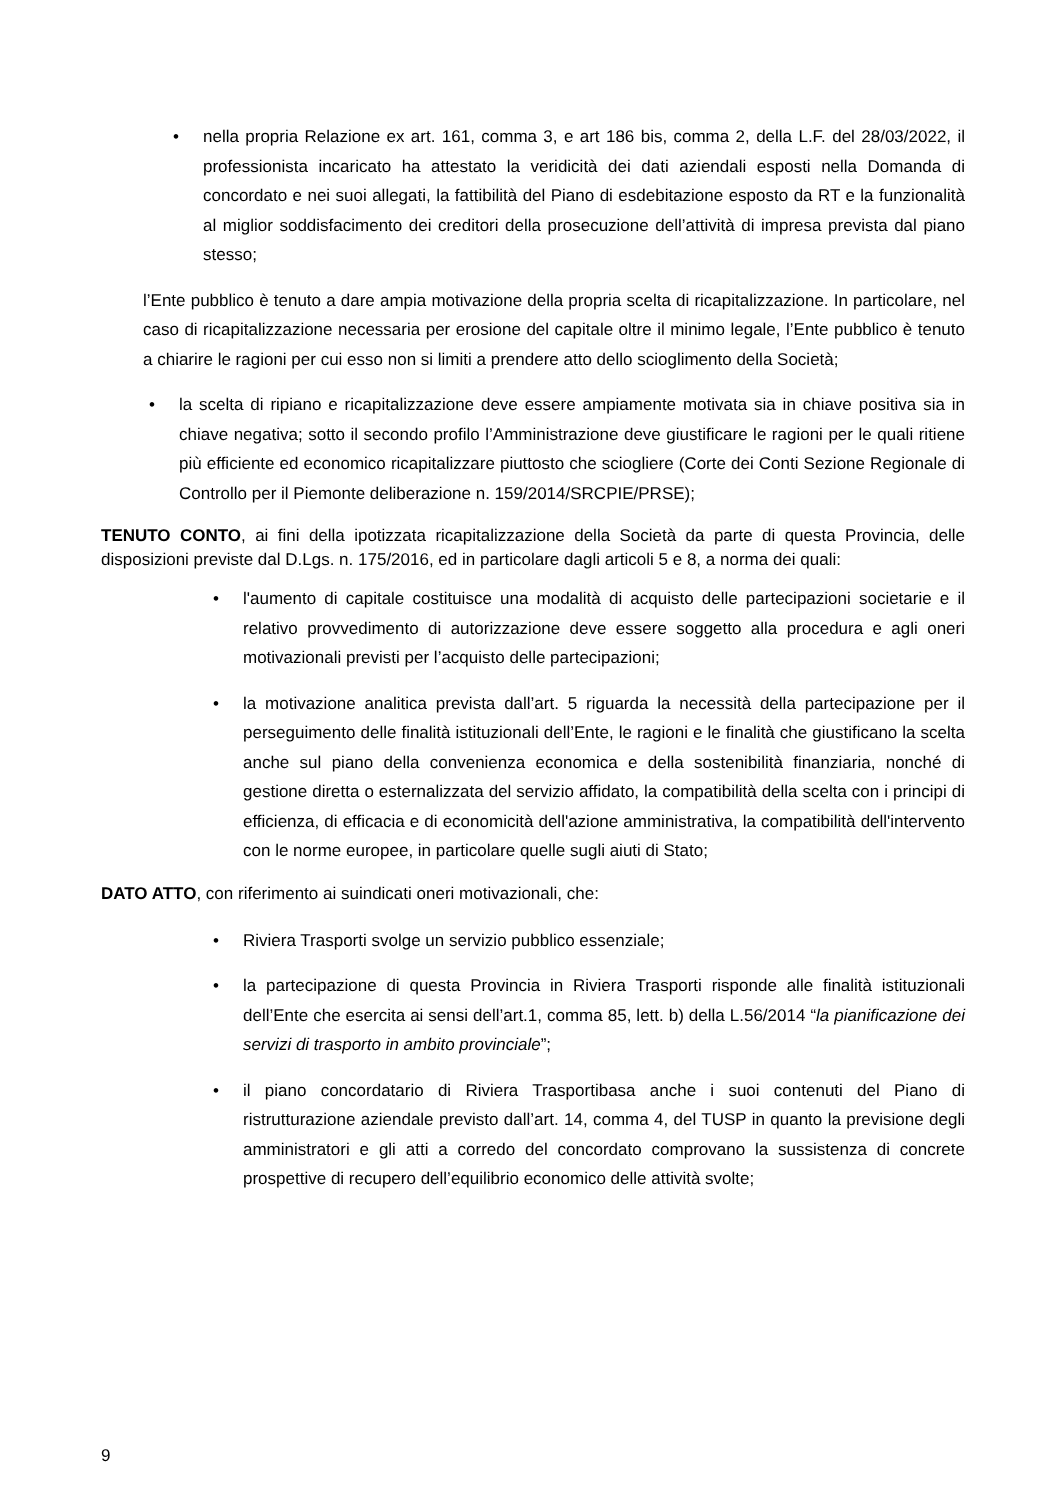• nella propria Relazione ex art. 161, comma 3, e art 186 bis, comma 2, della L.F. del 28/03/2022, il professionista incaricato ha attestato la veridicità dei dati aziendali esposti nella Domanda di concordato e nei suoi allegati, la fattibilità del Piano di esdebitazione esposto da RT e la funzionalità al miglior soddisfacimento dei creditori della prosecuzione dell’attività di impresa prevista dal piano stesso;
l’Ente pubblico è tenuto a dare ampia motivazione della propria scelta di ricapitalizzazione. In particolare, nel caso di ricapitalizzazione necessaria per erosione del capitale oltre il minimo legale, l’Ente pubblico è tenuto a chiarire le ragioni per cui esso non si limiti a prendere atto dello scioglimento della Società;
• la scelta di ripiano e ricapitalizzazione deve essere ampiamente motivata sia in chiave positiva sia in chiave negativa; sotto il secondo profilo l’Amministrazione deve giustificare le ragioni per le quali ritiene più efficiente ed economico ricapitalizzare piuttosto che sciogliere (Corte dei Conti Sezione Regionale di Controllo per il Piemonte deliberazione n. 159/2014/SRCPIE/PRSE);
TENUTO CONTO, ai fini della ipotizzata ricapitalizzazione della Società da parte di questa Provincia, delle disposizioni previste dal D.Lgs. n. 175/2016, ed in particolare dagli articoli 5 e 8, a norma dei quali:
• l'aumento di capitale costituisce una modalità di acquisto delle partecipazioni societarie e il relativo provvedimento di autorizzazione deve essere soggetto alla procedura e agli oneri motivazionali previsti per l’acquisto delle partecipazioni;
• la motivazione analitica prevista dall’art. 5 riguarda la necessità della partecipazione per il perseguimento delle finalità istituzionali dell’Ente, le ragioni e le finalità che giustificano la scelta anche sul piano della convenienza economica e della sostenibilità finanziaria, nonché di gestione diretta o esternalizzata del servizio affidato, la compatibilità della scelta con i principi di efficienza, di efficacia e di economicità dell'azione amministrativa, la compatibilità dell'intervento con le norme europee, in particolare quelle sugli aiuti di Stato;
DATO ATTO, con riferimento ai suindicati oneri motivazionali, che:
• Riviera Trasporti svolge un servizio pubblico essenziale;
• la partecipazione di questa Provincia in Riviera Trasporti risponde alle finalità istituzionali dell’Ente che esercita ai sensi dell’art.1, comma 85, lett. b) della L.56/2014 “la pianificazione dei servizi di trasporto in ambito provinciale”;
• il piano concordatario di Riviera Trasportibasa anche i suoi contenuti del Piano di ristrutturazione aziendale previsto dall’art. 14, comma 4, del TUSP in quanto la previsione degli amministratori e gli atti a corredo del concordato comprovano la sussistenza di concrete prospettive di recupero dell’equilibrio economico delle attività svolte;
9